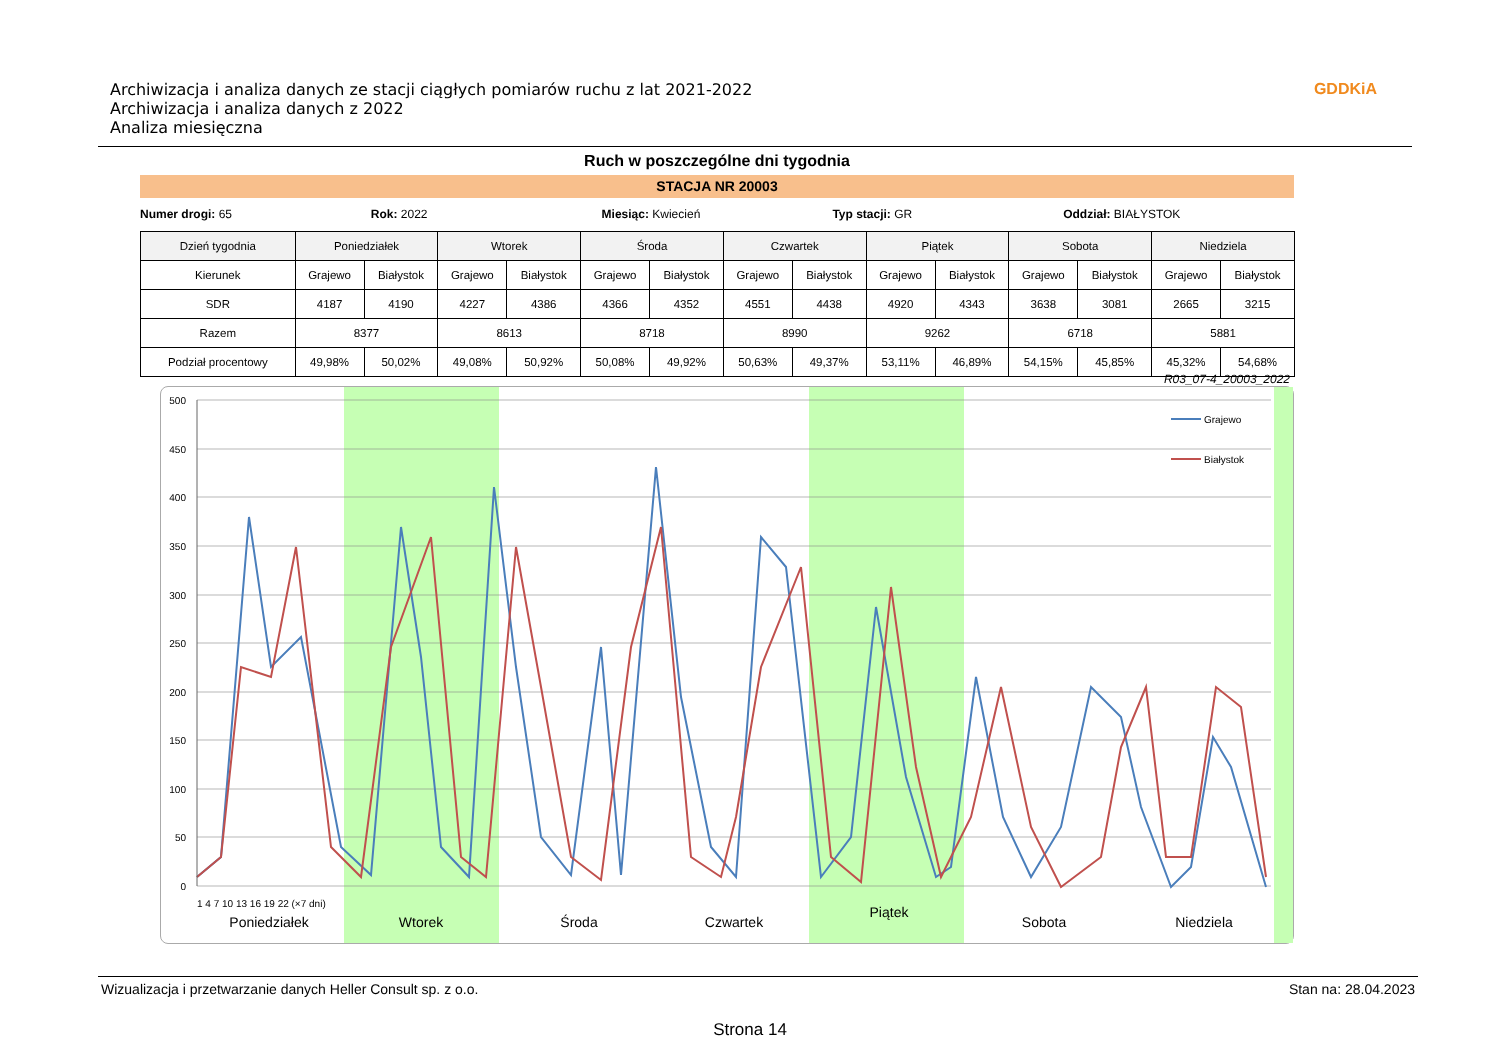Archiwizacja i analiza danych ze stacji ciągłych pomiarów ruchu z lat 2021-2022
Archiwizacja i analiza danych z 2022
Analiza miesięczna
GDDKiA
Ruch w poszczególne dni tygodnia
STACJA NR 20003
Numer drogi: 65 Rok: 2022 Miesiąc: Kwiecień Typ stacji: GR Oddział: BIAŁYSTOK
| Dzień tygodnia | Poniedziałek | | Wtorek | | Środa | | Czwartek | | Piątek | | Sobota | | Niedziela | |
| --- | --- | --- | --- | --- | --- | --- | --- | --- | --- | --- | --- | --- | --- | --- |
| Kierunek | Grajewo | Białystok | Grajewo | Białystok | Grajewo | Białystok | Grajewo | Białystok | Grajewo | Białystok | Grajewo | Białystok | Grajewo | Białystok |
| SDR | 4187 | 4190 | 4227 | 4386 | 4366 | 4352 | 4551 | 4438 | 4920 | 4343 | 3638 | 3081 | 2665 | 3215 |
| Razem | 8377 | | 8613 | | 8718 | | 8990 | | 9262 | | 6718 | | 5881 | |
| Podział procentowy | 49,98% | 50,02% | 49,08% | 50,92% | 50,08% | 49,92% | 50,63% | 49,37% | 53,11% | 46,89% | 54,15% | 45,85% | 45,32% | 54,68% |
R03_07-4_20003_2022
500
450
400
350
300
250
200
150
100
50
0
Grajewo
Białystok
Poniedziałek
Wtorek
Środa
Czwartek
Piątek
Sobota
Niedziela
1 4 7 10 13 16 19 22 (×7 dni)
Wizualizacja i przetwarzanie danych Heller Consult sp. z o.o. Stan na: 28.04.2023
Strona 14